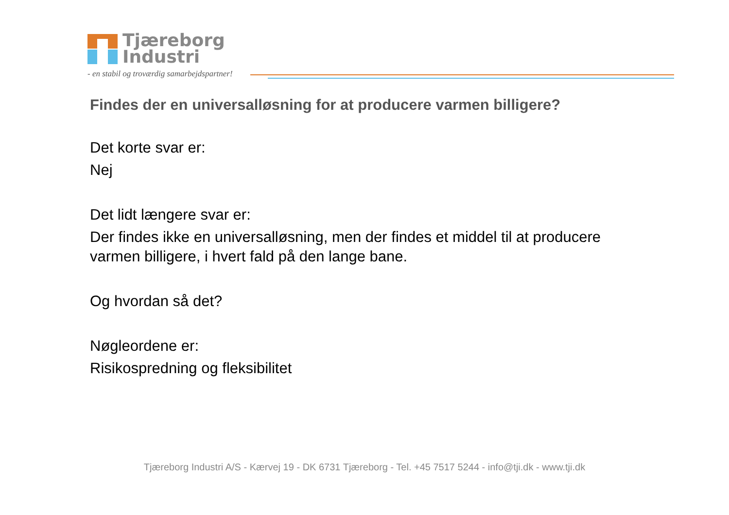Tjæreborg
Industri
- en stabil og troværdig samarbejdspartner!
Findes der en universalløsning for at producere varmen billigere?
Det korte svar er:
Nej
Det lidt længere svar er:
Der findes ikke en universalløsning, men der findes et middel til at producere varmen billigere, i hvert fald på den lange bane.
Og hvordan så det?
Nøgleordene er:
Risikospredning og fleksibilitet
Tjæreborg Industri A/S - Kærvej 19 - DK 6731 Tjæreborg - Tel. +45 7517 5244 - info@tji.dk - www.tji.dk